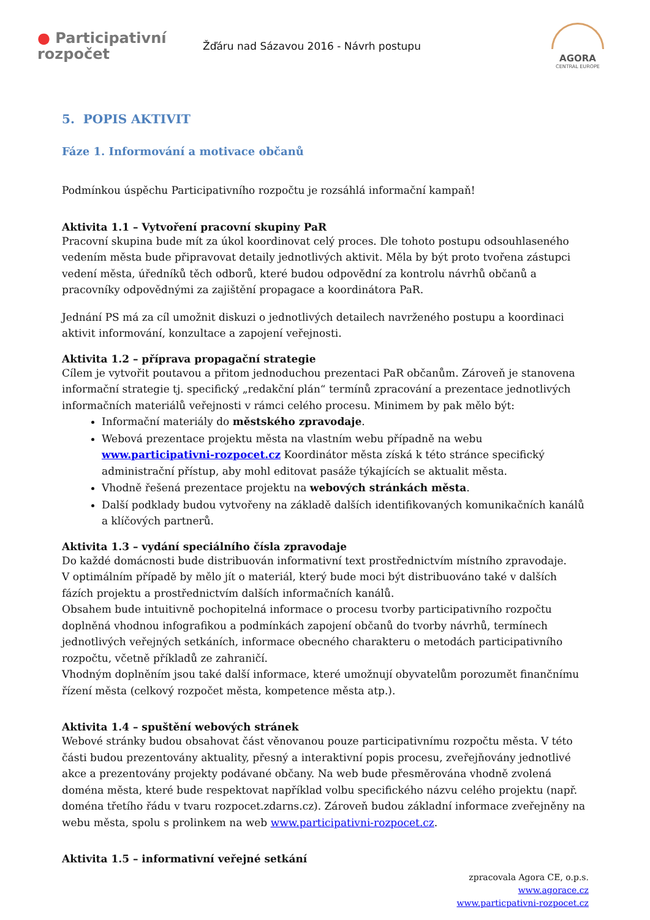● Participativní
rozpočet
Žďáru nad Sázavou 2016 - Návrh postupu
AGORA
CENTRAL EUROPE
5. POPIS AKTIVIT
Fáze 1. Informování a motivace občanů
Podmínkou úspěchu Participativního rozpočtu je rozsáhlá informační kampaň!
Aktivita 1.1 – Vytvoření pracovní skupiny PaR
Pracovní skupina bude mít za úkol koordinovat celý proces. Dle tohoto postupu odsouhlaseného vedením města bude připravovat detaily jednotlivých aktivit. Měla by být proto tvořena zástupci vedení města, úředníků těch odborů, které budou odpovědní za kontrolu návrhů občanů a pracovníky odpovědnými za zajištění propagace a koordinátora PaR.
Jednání PS má za cíl umožnit diskuzi o jednotlivých detailech navrženého postupu a koordinaci aktivit informování, konzultace a zapojení veřejnosti.
Aktivita 1.2 – příprava propagační strategie
Cílem je vytvořit poutavou a přitom jednoduchou prezentaci PaR občanům. Zároveň je stanovena informační strategie tj. specifický „redakční plán“ termínů zpracování a prezentace jednotlivých informačních materiálů veřejnosti v rámci celého procesu. Minimem by pak mělo být:
Informační materiály do městského zpravodaje.
Webová prezentace projektu města na vlastním webu případně na webu www.participativni-rozpocet.cz Koordinátor města získá k této stránce specifický administrační přístup, aby mohl editovat pasáže týkajících se aktualit města.
Vhodně řešená prezentace projektu na webových stránkách města.
Další podklady budou vytvořeny na základě dalších identifikovaných komunikačních kanálů a klíčových partnerů.
Aktivita 1.3 – vydání speciálního čísla zpravodaje
Do každé domácnosti bude distribuován informativní text prostřednictvím místního zpravodaje.
V optimálním případě by mělo jít o materiál, který bude moci být distribuováno také v dalších fázích projektu a prostřednictvím dalších informačních kanálů.
Obsahem bude intuitivně pochopitelná informace o procesu tvorby participativního rozpočtu doplněná vhodnou infografikou a podmínkách zapojení občanů do tvorby návrhů, termínech jednotlivých veřejných setkáních, informace obecného charakteru o metodách participativního rozpočtu, včetně příkladů ze zahraničí.
Vhodným doplněním jsou také další informace, které umožnují obyvatelům porozumět finančnímu řízení města (celkový rozpočet města, kompetence města atp.).
Aktivita 1.4 – spuštění webových stránek
Webové stránky budou obsahovat část věnovanou pouze participativnímu rozpočtu města. V této části budou prezentovány aktuality, přesný a interaktivní popis procesu, zveřejňovány jednotlivé akce a prezentovány projekty podávané občany. Na web bude přesměrována vhodně zvolená doména města, které bude respektovat například volbu specifického názvu celého projektu (např. doména třetího řádu v tvaru rozpocet.zdarns.cz). Zároveň budou základní informace zveřejněny na webu města, spolu s prolinkem na web www.participativni-rozpocet.cz.
Aktivita 1.5 – informativní veřejné setkání
zpracovala Agora CE, o.p.s.
www.agorace.cz
www.particpativni-rozpocet.cz